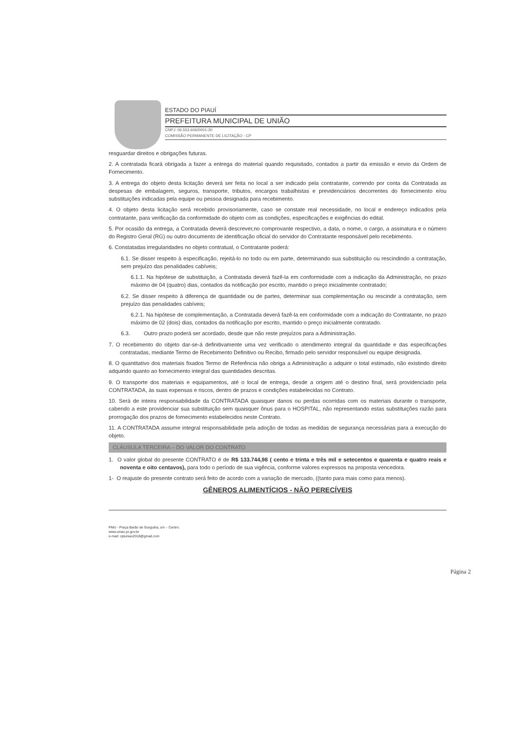ESTADO DO PIAUÍ
PREFEITURA MUNICIPAL DE UNIÃO
CNPJ: 06.553.606/0001-30
COMISSÃO PERMANENTE DE LICITAÇÃO - CP
resguardar direitos e obrigações futuras.
2. A contratada ficará obrigada a fazer a entrega do material quando requisitado, contados a partir da emissão e envio da Ordem de Fornecimento.
3. A entrega do objeto desta licitação deverá ser feita no local a ser indicado pela contratante, correndo por conta da Contratada as despesas de embalagem, seguros, transporte, tributos, encargos trabalhistas e previdenciários decorrentes do fornecimento e/ou substituições indicadas pela equipe ou pessoa designada para recebimento.
4. O objeto desta licitação será recebido provisoriamente, caso se constate real necessidade, no local e endereço indicados pela contratante, para verificação da conformidade do objeto com as condições, especificações e exigências do edital.
5. Por ocasião da entrega, a Contratada deverá descrever,no comprovante respectivo, a data, o nome, o cargo, a assinatura e o número do Registro Geral (RG) ou outro documento de identificação oficial do servidor do Contratante responsável pelo recebimento.
6. Constatadas irregularidades no objeto contratual, o Contratante poderá:
6.1. Se disser respeito à especificação, rejeitá-lo no todo ou em parte, determinando sua substituição ou rescindindo a contratação, sem prejuízo das penalidades cabíveis;
6.1.1. Na hipótese de substituição, a Contratada deverá fazê-la em conformidade com a indicação da Administração, no prazo máximo de 04 (quatro) dias, contados da notificação por escrito, mantido o preço inicialmente contratado;
6.2. Se disser respeito à diferença de quantidade ou de partes, determinar sua complementação ou rescindir a contratação, sem prejuízo das penalidades cabíveis;
6.2.1. Na hipótese de complementação, a Contratada deverá fazê-la em conformidade com a indicação do Contratante, no prazo máximo de 02 (dois) dias, contados da notificação por escrito, mantido o preço inicialmente contratado.
6.3. Outro prazo poderá ser acordado, desde que não reste prejuízos para a Administração.
7. O recebimento do objeto dar-se-á definitivamente uma vez verificado o atendimento integral da quantidade e das especificações contratadas, mediante Termo de Recebimento Definitivo ou Recibo, firmado pelo servidor responsável ou equipe designada.
8. O quantitativo dos materiais fixados Termo de Referência não obriga a Administração a adquirir o total estimado, não existindo direito adquirido quanto ao fornecimento integral das quantidades descritas.
9. O transporte dos materiais e equipamentos, até o local de entrega, desde a origem até o destino final, será providenciado pela CONTRATADA, às suas expensas e riscos, dentro de prazos e condições estabelecidas no Contrato.
10. Será de inteira responsabilidade da CONTRATADA quaisquer danos ou perdas ocorridas com os materiais durante o transporte, cabendo a este providenciar sua substituição sem quaisquer ônus para o HOSPITAL, não representando estas substituições razão para prorrogação dos prazos de fornecimento estabelecidos neste Contrato.
11. A CONTRATADA assume integral responsabilidade pela adoção de todas as medidas de segurança necessárias para a execução do objeto.
CLÁUSULA TERCEIRA – DO VALOR DO CONTRATO
1. O valor global do presente CONTRATO é de R$ 133.744,98 ( cento e trinta e três mil e setecentos e quarenta e quatro reais e noventa e oito centavos), para todo o período de sua vigência, conforme valores expressos na proposta vencedora.
1- O reajuste do presente contrato será feito de acordo com a variação de mercado, ((tanto para mais como para menos).
GÊNEROS ALIMENTÍCIOS - NÃO PERECÍVEIS
PMU - Praça Barão de Gurguéia, s/n – Centro.
www.uniao.pi.gov.br
e-mail: cpluniao2018@gmail.com
Página 2